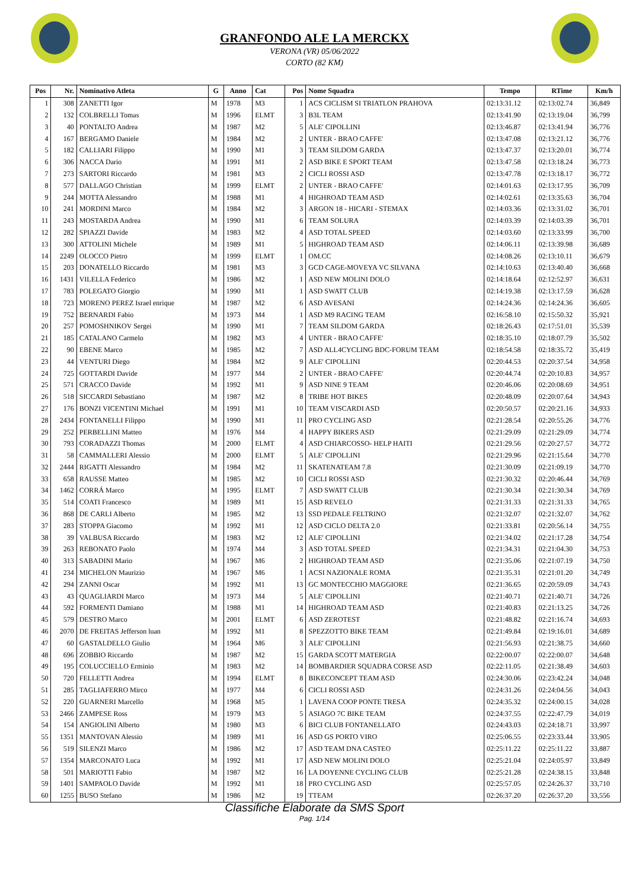GRANFONDO ALE LA MERCKX
VERONA (VR) 05/06/2022
CORTO (82 KM)
| Pos | Nr. | Nominativo Atleta | G | Anno | Cat | Pos | Nome Squadra | Tempo | RTime | Km/h |
| --- | --- | --- | --- | --- | --- | --- | --- | --- | --- | --- |
| 1 | 308 | ZANETTI Igor | M | 1978 | M3 | 1 | ACS CICLISM SI TRIATLON PRAHOVA | 02:13:31.12 | 02:13:02.74 | 36,849 |
| 2 | 132 | COLBRELLI Tomas | M | 1996 | ELMT | 3 | B3L TEAM | 02:13:41.90 | 02:13:19.04 | 36,799 |
| 3 | 40 | PONTALTO Andrea | M | 1987 | M2 | 5 | ALE' CIPOLLINI | 02:13:46.87 | 02:13:41.94 | 36,776 |
| 4 | 167 | BERGAMO Daniele | M | 1984 | M2 | 2 | UNTER - BRAO CAFFE' | 02:13:47.08 | 02:13:21.12 | 36,776 |
| 5 | 182 | CALLIARI Filippo | M | 1990 | M1 | 3 | TEAM SILDOM GARDA | 02:13:47.37 | 02:13:20.01 | 36,774 |
| 6 | 306 | NACCA Dario | M | 1991 | M1 | 2 | ASD BIKE E SPORT TEAM | 02:13:47.58 | 02:13:18.24 | 36,773 |
| 7 | 273 | SARTORI Riccardo | M | 1981 | M3 | 2 | CICLI ROSSI ASD | 02:13:47.78 | 02:13:18.17 | 36,772 |
| 8 | 577 | DALLAGO Christian | M | 1999 | ELMT | 2 | UNTER - BRAO CAFFE' | 02:14:01.63 | 02:13:17.95 | 36,709 |
| 9 | 244 | MOTTA Alessandro | M | 1988 | M1 | 4 | HIGHROAD TEAM ASD | 02:14:02.61 | 02:13:35.63 | 36,704 |
| 10 | 241 | MORDINI Marco | M | 1984 | M2 | 3 | ARGON 18 - HICARI - STEMAX | 02:14:03.36 | 02:13:31.02 | 36,701 |
| 11 | 243 | MOSTARDA Andrea | M | 1990 | M1 | 6 | TEAM SOLURA | 02:14:03.39 | 02:14:03.39 | 36,701 |
| 12 | 282 | SPIAZZI Davide | M | 1983 | M2 | 4 | ASD TOTAL SPEED | 02:14:03.60 | 02:13:33.99 | 36,700 |
| 13 | 300 | ATTOLINI Michele | M | 1989 | M1 | 5 | HIGHROAD TEAM ASD | 02:14:06.11 | 02:13:39.98 | 36,689 |
| 14 | 2249 | OLOCCO Pietro | M | 1999 | ELMT | 1 | OM.CC | 02:14:08.26 | 02:13:10.11 | 36,679 |
| 15 | 203 | DONATELLO Riccardo | M | 1981 | M3 | 3 | GCD CAGE-MOVEYA VC SILVANA | 02:14:10.63 | 02:13:40.40 | 36,668 |
| 16 | 1431 | VILELLA Federico | M | 1986 | M2 | 1 | ASD NEW MOLINI DOLO | 02:14:18.64 | 02:12:52.97 | 36,631 |
| 17 | 783 | POLEGATO Giorgio | M | 1990 | M1 | 1 | ASD SWATT CLUB | 02:14:19.38 | 02:13:17.59 | 36,628 |
| 18 | 723 | MORENO PEREZ Israel enrique | M | 1987 | M2 | 6 | ASD AVESANI | 02:14:24.36 | 02:14:24.36 | 36,605 |
| 19 | 752 | BERNARDI Fabio | M | 1973 | M4 | 1 | ASD M9 RACING TEAM | 02:16:58.10 | 02:15:50.32 | 35,921 |
| 20 | 257 | POMOSHNIKOV Sergei | M | 1990 | M1 | 7 | TEAM SILDOM GARDA | 02:18:26.43 | 02:17:51.01 | 35,539 |
| 21 | 185 | CATALANO Carmelo | M | 1982 | M3 | 4 | UNTER - BRAO CAFFE' | 02:18:35.10 | 02:18:07.79 | 35,502 |
| 22 | 90 | EBENE Marco | M | 1985 | M2 | 7 | ASD ALL4CYCLING BDC-FORUM TEAM | 02:18:54.58 | 02:18:35.72 | 35,419 |
| 23 | 44 | VENTURI Diego | M | 1984 | M2 | 9 | ALE' CIPOLLINI | 02:20:44.53 | 02:20:37.54 | 34,958 |
| 24 | 725 | GOTTARDI Davide | M | 1977 | M4 | 2 | UNTER - BRAO CAFFE' | 02:20:44.74 | 02:20:10.83 | 34,957 |
| 25 | 571 | CRACCO Davide | M | 1992 | M1 | 9 | ASD NINE 9 TEAM | 02:20:46.06 | 02:20:08.69 | 34,951 |
| 26 | 518 | SICCARDI Sebastiano | M | 1987 | M2 | 8 | TRIBE HOT BIKES | 02:20:48.09 | 02:20:07.64 | 34,943 |
| 27 | 176 | BONZI VICENTINI Michael | M | 1991 | M1 | 10 | TEAM VISCARDI ASD | 02:20:50.57 | 02:20:21.16 | 34,933 |
| 28 | 2434 | FONTANELLI Filippo | M | 1990 | M1 | 11 | PRO CYCLING ASD | 02:21:28.54 | 02:20:55.26 | 34,776 |
| 29 | 252 | PERBELLINI Matteo | M | 1976 | M4 | 4 | HAPPY BIKERS ASD | 02:21:29.09 | 02:21:29.09 | 34,774 |
| 30 | 793 | CORADAZZI Thomas | M | 2000 | ELMT | 4 | ASD CHIARCOSSO- HELP HAITI | 02:21:29.56 | 02:20:27.57 | 34,772 |
| 31 | 58 | CAMMALLERI Alessio | M | 2000 | ELMT | 5 | ALE' CIPOLLINI | 02:21:29.96 | 02:21:15.64 | 34,770 |
| 32 | 2444 | RIGATTI Alessandro | M | 1984 | M2 | 11 | SKATENATEAM 7.8 | 02:21:30.09 | 02:21:09.19 | 34,770 |
| 33 | 658 | RAUSSE Matteo | M | 1985 | M2 | 10 | CICLI ROSSI ASD | 02:21:30.32 | 02:20:46.44 | 34,769 |
| 34 | 1462 | CORRÁ Marco | M | 1995 | ELMT | 7 | ASD SWATT CLUB | 02:21:30.34 | 02:21:30.34 | 34,769 |
| 35 | 514 | COATI Francesco | M | 1989 | M1 | 15 | ASD REVELO | 02:21:31.33 | 02:21:31.33 | 34,765 |
| 36 | 868 | DE CARLI Alberto | M | 1985 | M2 | 13 | SSD PEDALE FELTRINO | 02:21:32.07 | 02:21:32.07 | 34,762 |
| 37 | 283 | STOPPA Giacomo | M | 1992 | M1 | 12 | ASD CICLO DELTA 2.0 | 02:21:33.81 | 02:20:56.14 | 34,755 |
| 38 | 39 | VALBUSA Riccardo | M | 1983 | M2 | 12 | ALE' CIPOLLINI | 02:21:34.02 | 02:21:17.28 | 34,754 |
| 39 | 263 | REBONATO Paolo | M | 1974 | M4 | 3 | ASD TOTAL SPEED | 02:21:34.31 | 02:21:04.30 | 34,753 |
| 40 | 313 | SABADINI Mario | M | 1967 | M6 | 2 | HIGHROAD TEAM ASD | 02:21:35.06 | 02:21:07.19 | 34,750 |
| 41 | 234 | MICHELON Maurizio | M | 1967 | M6 | 1 | ACSI NAZIONALE ROMA | 02:21:35.31 | 02:21:01.20 | 34,749 |
| 42 | 294 | ZANNI Oscar | M | 1992 | M1 | 13 | GC MONTECCHIO MAGGIORE | 02:21:36.65 | 02:20:59.09 | 34,743 |
| 43 | 43 | QUAGLIARDI Marco | M | 1973 | M4 | 5 | ALE' CIPOLLINI | 02:21:40.71 | 02:21:40.71 | 34,726 |
| 44 | 592 | FORMENTI Damiano | M | 1988 | M1 | 14 | HIGHROAD TEAM ASD | 02:21:40.83 | 02:21:13.25 | 34,726 |
| 45 | 579 | DESTRO Marco | M | 2001 | ELMT | 6 | ASD ZEROTEST | 02:21:48.82 | 02:21:16.74 | 34,693 |
| 46 | 2070 | DE FREITAS Jefferson luan | M | 1992 | M1 | 8 | SPEZZOTTO BIKE TEAM | 02:21:49.84 | 02:19:16.01 | 34,689 |
| 47 | 60 | GASTALDELLO Giulio | M | 1964 | M6 | 3 | ALE' CIPOLLINI | 02:21:56.93 | 02:21:38.75 | 34,660 |
| 48 | 696 | ZOBBIO Riccardo | M | 1987 | M2 | 15 | GARDA SCOTT MATERGIA | 02:22:00.07 | 02:22:00.07 | 34,648 |
| 49 | 195 | COLUCCIELLO Erminio | M | 1983 | M2 | 14 | BOMBARDIER SQUADRA CORSE ASD | 02:22:11.05 | 02:21:38.49 | 34,603 |
| 50 | 720 | FELLETTI Andrea | M | 1994 | ELMT | 8 | BIKECONCEPT TEAM ASD | 02:24:30.06 | 02:23:42.24 | 34,048 |
| 51 | 285 | TAGLIAFERRO Mirco | M | 1977 | M4 | 6 | CICLI ROSSI ASD | 02:24:31.26 | 02:24:04.56 | 34,043 |
| 52 | 220 | GUARNERI Marcello | M | 1968 | M5 | 1 | LAVENA COOP PONTE TRESA | 02:24:35.32 | 02:24:00.15 | 34,028 |
| 53 | 2466 | ZAMPESE Ross | M | 1979 | M3 | 5 | ASIAGO 7C BIKE TEAM | 02:24:37.55 | 02:22:47.79 | 34,019 |
| 54 | 154 | ANGIOLINI Alberto | M | 1980 | M3 | 6 | BICI CLUB FONTANELLATO | 02:24:43.03 | 02:24:18.71 | 33,997 |
| 55 | 1351 | MANTOVAN Alessio | M | 1989 | M1 | 16 | ASD GS PORTO VIRO | 02:25:06.55 | 02:23:33.44 | 33,905 |
| 56 | 519 | SILENZI Marco | M | 1986 | M2 | 17 | ASD TEAM DNA CASTEO | 02:25:11.22 | 02:25:11.22 | 33,887 |
| 57 | 1354 | MARCONATO Luca | M | 1992 | M1 | 17 | ASD NEW MOLINI DOLO | 02:25:21.04 | 02:24:05.97 | 33,849 |
| 58 | 501 | MARIOTTI Fabio | M | 1987 | M2 | 16 | LA DOYENNE CYCLING CLUB | 02:25:21.28 | 02:24:38.15 | 33,848 |
| 59 | 1401 | SAMPAOLO Davide | M | 1992 | M1 | 18 | PRO CYCLING ASD | 02:25:57.05 | 02:24:26.37 | 33,710 |
| 60 | 1255 | BUSO Stefano | M | 1986 | M2 | 19 | TTEAM | 02:26:37.20 | 02:26:37.20 | 33,556 |
Classifiche Elaborate da SMS Sport
Pag. 1/14